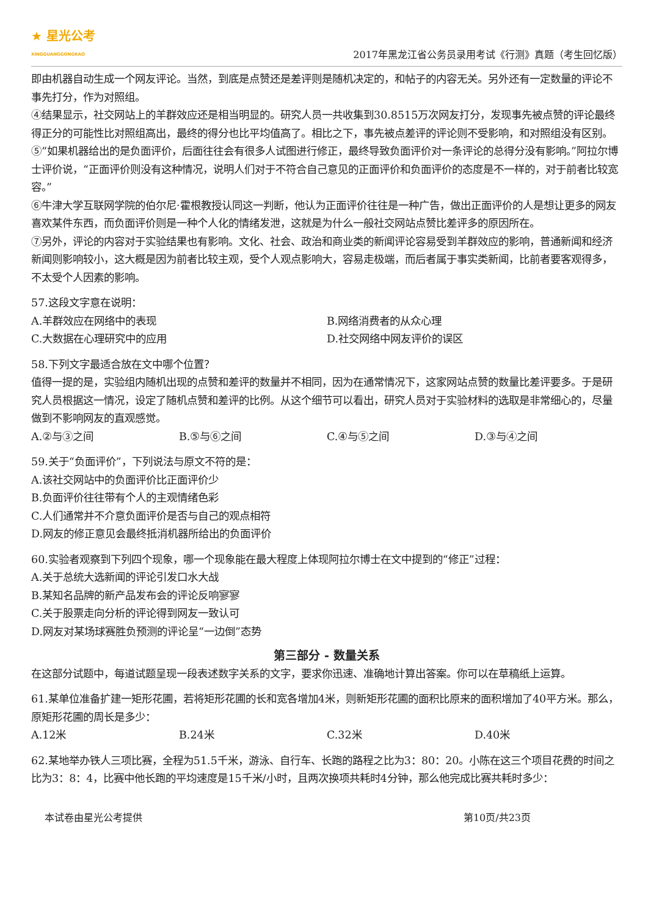★ 星光公考
XINGGUANGGONGKAO
2017年黑龙江省公务员录用考试《行测》真题（考生回忆版）
即由机器自动生成一个网友评论。当然，到底是点赞还是差评则是随机决定的，和帖子的内容无关。另外还有一定数量的评论不事先打分，作为对照组。
④结果显示，社交网站上的羊群效应还是相当明显的。研究人员一共收集到30.8515万次网友打分，发现事先被点赞的评论最终得正分的可能性比对照组高出，最终的得分也比平均值高了。相比之下，事先被点差评的评论则不受影响，和对照组没有区别。
⑤“如果机器给出的是负面评价，后面往往会有很多人试图进行修正，最终导致负面评价对一条评论的总得分没有影响。”阿拉尔博士评价说，“正面评价则没有这种情况，说明人们对于不符合自己意见的正面评价和负面评价的态度是不一样的，对于前者比较宽容。”
⑥牛津大学互联网学院的伯尔尼·霍根教授认同这一判断，他认为正面评价往往是一种广告，做出正面评价的人是想让更多的网友喜欢某件东西，而负面评价则是一种个人化的情绪发泄，这就是为什么一般社交网站点赞比差评多的原因所在。
⑦另外，评论的内容对于实验结果也有影响。文化、社会、政治和商业类的新闻评论容易受到羊群效应的影响，普通新闻和经济新闻则影响较小，这大概是因为前者比较主观，受个人观点影响大，容易走极端，而后者属于事实类新闻，比前者要客观得多，不太受个人因素的影响。
57.这段文字意在说明：
A.羊群效应在网络中的表现 B.网络消费者的从众心理
C.大数据在心理研究中的应用 D.社交网络中网友评价的误区
58.下列文字最适合放在文中哪个位置？
值得一提的是，实验组内随机出现的点赞和差评的数量并不相同，因为在通常情况下，这家网站点赞的数量比差评要多。于是研究人员根据这一情况，设定了随机点赞和差评的比例。从这个细节可以看出，研究人员对于实验材料的选取是非常细心的，尽量做到不影响网友的直观感觉。
A.②与③之间 B.⑤与⑥之间 C.④与⑤之间 D.③与④之间
59.关于“负面评价”，下列说法与原文不符的是：
A.该社交网站中的负面评价比正面评价少
B.负面评价往往带有个人的主观情绪色彩
C.人们通常并不介意负面评价是否与自己的观点相符
D.网友的修正意见会最终抵消机器所给出的负面评价
60.实验者观察到下列四个现象，哪一个现象能在最大程度上体现阿拉尔博士在文中提到的“修正”过程：
A.关于总统大选新闻的评论引发口水大战
B.某知名品牌的新产品发布会的评论反响寥寥
C.关于股票走向分析的评论得到网友一致认可
D.网友对某场球赛胜负预测的评论呈“一边倒”态势
第三部分 - 数量关系
在这部分试题中，每道试题呈现一段表述数字关系的文字，要求你迅速、准确地计算出答案。你可以在草稿纸上运算。
61.某单位准备扩建一矩形花圃，若将矩形花圃的长和宽各增加4米，则新矩形花圃的面积比原来的面积增加了40平方米。那么，原矩形花圃的周长是多少：
A.12米 B.24米 C.32米 D.40米
62.某地举办铁人三项比赛，全程为51.5千米，游泳、自行车、长跑的路程之比为3：80：20。小陈在这三个项目花费的时间之比为3：8：4，比赛中他长跑的平均速度是15千米/小时，且两次换项共耗时4分钟，那么他完成比赛共耗时多少：
本试卷由星光公考提供 第10页/共23页